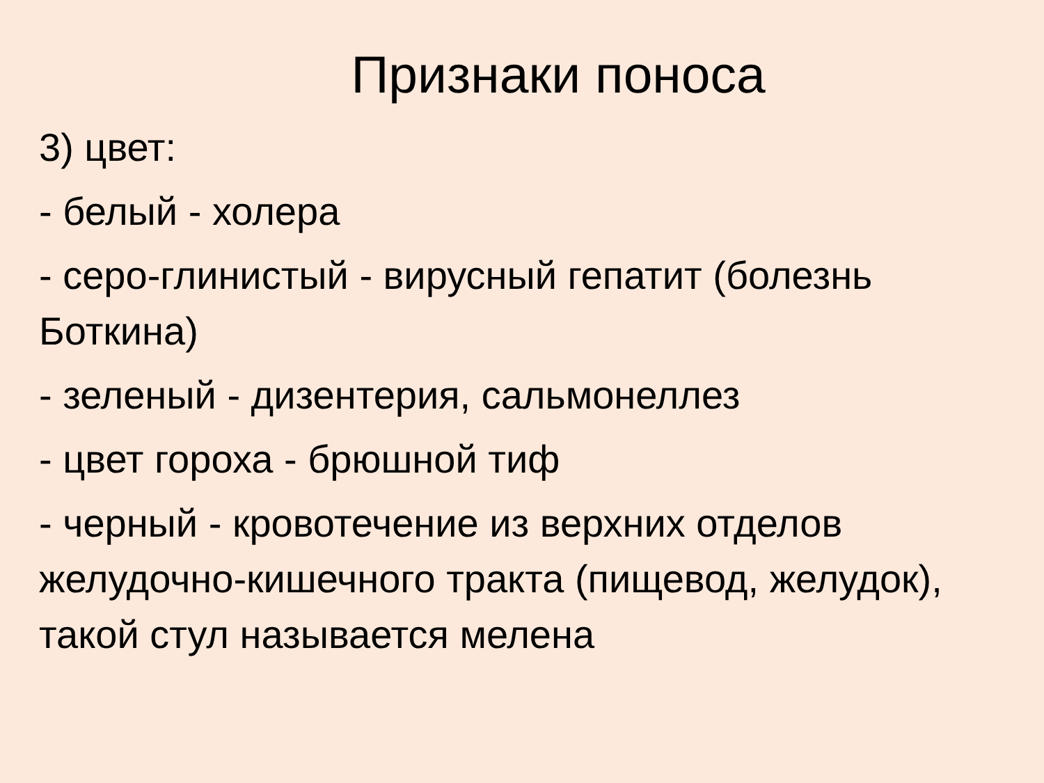Признаки поноса
3) цвет:
- белый - холера
- серо-глинистый - вирусный гепатит (болезнь Боткина)
- зеленый - дизентерия, сальмонеллез
- цвет гороха - брюшной тиф
- черный - кровотечение из верхних отделов желудочно-кишечного тракта (пищевод, желудок), такой стул называется мелена